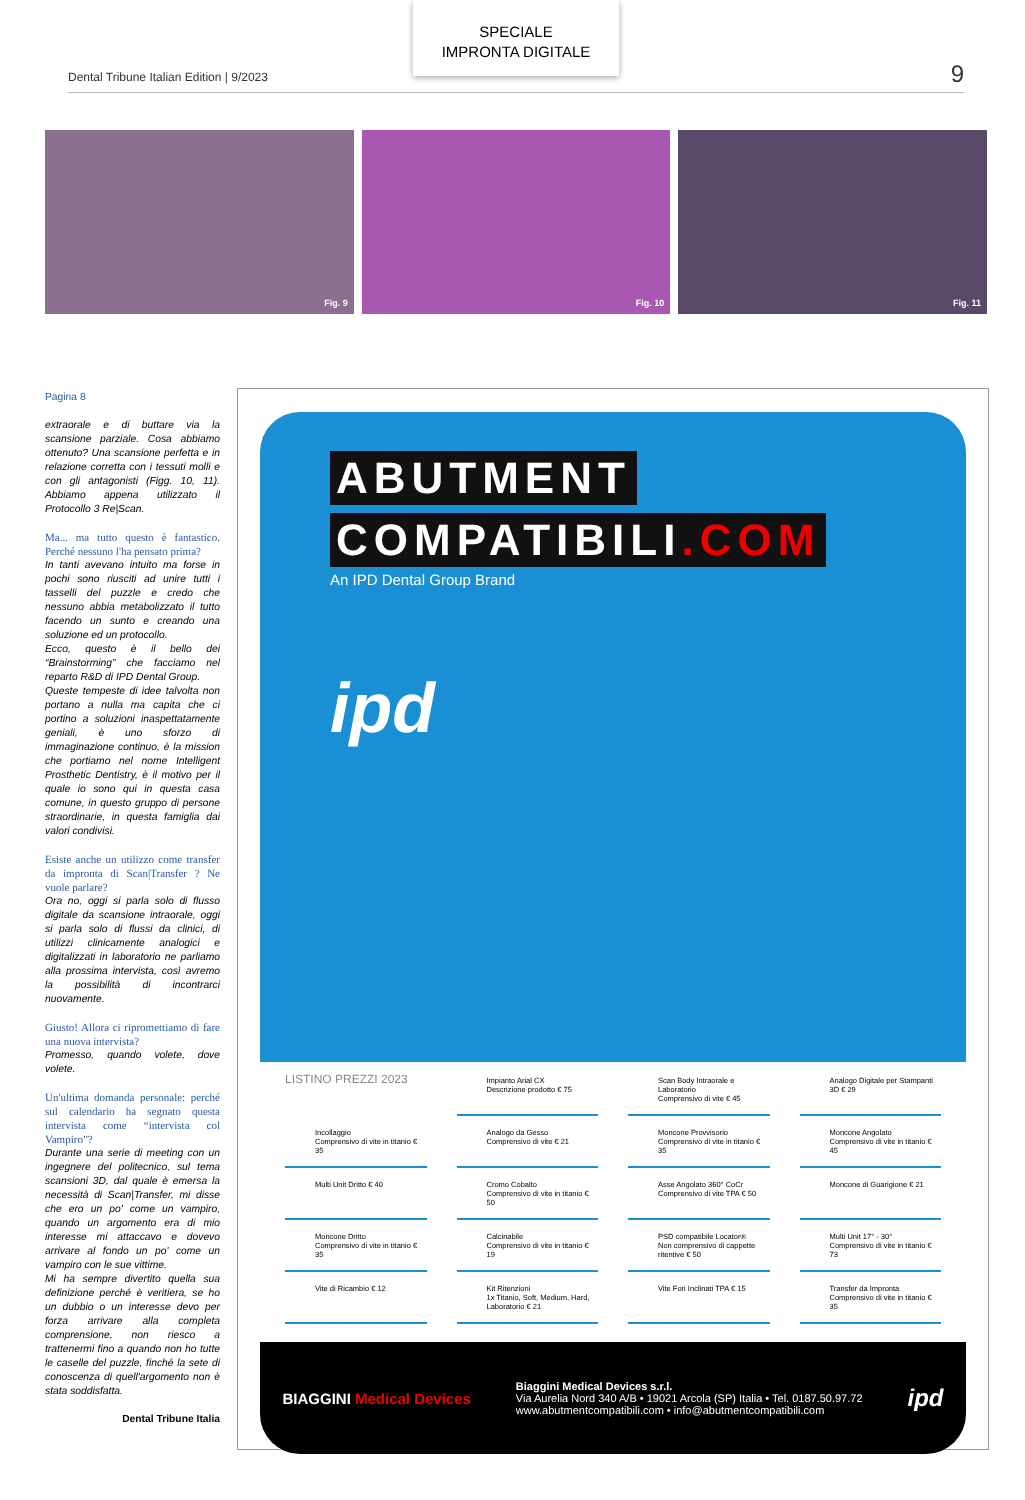SPECIALE
IMPRONTA DIGITALE
Dental Tribune Italian Edition | 9/2023 9
Fig. 9 Fig. 10 Fig. 11
Pagina 8
extraorale e di buttare via la scansione parziale. Cosa abbiamo ottenuto? Una scansione perfetta e in relazione corretta con i tessuti molli e con gli antagonisti (Figg. 10, 11). Abbiamo appena utilizzato il Protocollo 3 Re|Scan.
Ma... ma tutto questo è fantastico. Perché nessuno l'ha pensato prima?
In tanti avevano intuito ma forse in pochi sono riusciti ad unire tutti i tasselli del puzzle e credo che nessuno abbia metabolizzato il tutto facendo un sunto e creando una soluzione ed un protocollo.
Ecco, questo è il bello dei “Brainstorming” che facciamo nel reparto R&D di IPD Dental Group.
Queste tempeste di idee talvolta non portano a nulla ma capita che ci portino a soluzioni inaspettatamente geniali, è uno sforzo di immaginazione continuo, è la mission che portiamo nel nome Intelligent Prosthetic Dentistry, è il motivo per il quale io sono qui in questa casa comune, in questo gruppo di persone straordinarie, in questa famiglia dai valori condivisi.
Esiste anche un utilizzo come transfer da impronta di Scan|Transfer ? Ne vuole parlare?
Ora no, oggi si parla solo di flusso digitale da scansione intraorale, oggi si parla solo di flussi da clinici, di utilizzi clinicamente analogici e digitalizzati in laboratorio ne parliamo alla prossima intervista, così avremo la possibilità di incontrarci nuovamente.
Giusto! Allora ci ripromettiamo di fare una nuova intervista?
Promesso, quando volete, dove volete.
Un'ultima domanda personale: perché sul calendario ha segnato questa intervista come “intervista col Vampiro”?
Durante una serie di meeting con un ingegnere del politecnico, sul tema scansioni 3D, dal quale è emersa la necessità di Scan|Transfer, mi disse che ero un po' come un vampiro, quando un argomento era di mio interesse mi attaccavo e dovevo arrivare al fondo un po' come un vampiro con le sue vittime.
Mi ha sempre divertito quella sua definizione perché è veritiera, se ho un dubbio o un interesse devo per forza arrivare alla completa comprensione, non riesco a trattenermi fino a quando non ho tutte le caselle del puzzle, finché la sete di conoscenza di quell'argomento non è stata soddisfatta.
Dental Tribune Italia
ABUTMENT
COMPATIBILI.COM
An IPD Dental Group Brand
ipd
LISTINO PREZZI 2023
Impianto Arial CX
Descrizione prodotto € 75
Scan Body Intraorale e Laboratorio
Comprensivo di vite € 45
Analogo Digitale per Stampanti 3D € 29
Incollaggio
Comprensivo di vite in titanio € 35
Analogo da Gesso
Comprensivo di vite € 21
Moncone Provvisorio
Comprensivo di vite in titanio € 35
Moncone Angolato
Comprensivo di vite in titanio € 45
Multi Unit Dritto € 40
Cromo Cobalto
Comprensivo di vite in titanio € 50
Asse Angolato 360° CoCr
Comprensivo di vite TPA € 50
Moncone di Guarigione € 21
Moncone Dritto
Comprensivo di vite in titanio € 35
Calcinabile
Comprensivo di vite in titanio € 19
PSD compatibile Locator®
Non comprensivo di cappette ritentive € 50
Multi Unit 17° - 30°
Comprensivo di vite in titanio € 73
Vite di Ricambio € 12
Kit Ritenzioni
1x Titanio, Soft, Medium, Hard, Laboratorio € 21
Vite Fori Inclinati TPA € 15
Transfer da Impronta
Comprensivo di vite in titanio € 35
BIAGGINI Medical Devices
Biaggini Medical Devices s.r.l.
Via Aurelia Nord 340 A/B • 19021 Arcola (SP) Italia • Tel. 0187.50.97.72
www.abutmentcompatibili.com • info@abutmentcompatibili.com
ipd